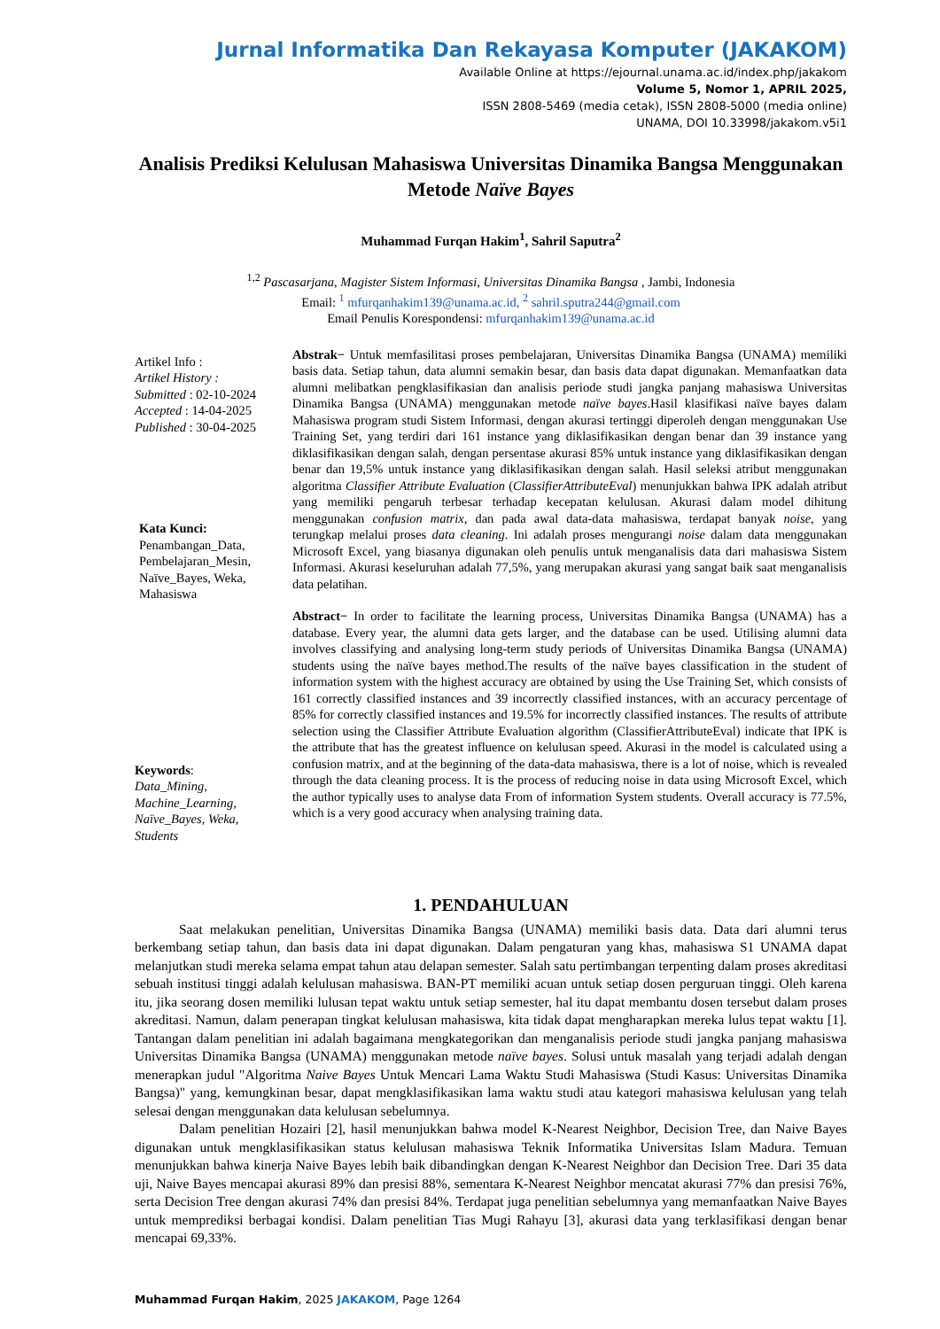Jurnal Informatika Dan Rekayasa Komputer (JAKAKOM)
Available Online at https://ejournal.unama.ac.id/index.php/jakakom
Volume 5, Nomor 1, APRIL 2025,
ISSN 2808-5469 (media cetak), ISSN 2808-5000 (media online)
UNAMA, DOI 10.33998/jakakom.v5i1
Analisis Prediksi Kelulusan Mahasiswa Universitas Dinamika Bangsa Menggunakan Metode Naïve Bayes
Muhammad Furqan Hakim<sup>1</sup>, Sahril Saputra<sup>2</sup>
<sup>1,2</sup> Pascasarjana, Magister Sistem Informasi, Universitas Dinamika Bangsa , Jambi, Indonesia
Email: <sup>1</sup> mfurqanhakim139@unama.ac.id, <sup>2</sup> sahril.sputra244@gmail.com
Email Penulis Korespondensi: mfurqanhakim139@unama.ac.id
Artikel Info :
Artikel History :
Submitted : 02-10-2024
Accepted : 14-04-2025
Published : 30-04-2025
Kata Kunci:
Penambangan_Data,
Pembelajaran_Mesin,
Naïve_Bayes, Weka,
Mahasiswa
Keywords:
Data_Mining,
Machine_Learning,
Naïve_Bayes, Weka,
Students
Abstrak− Untuk memfasilitasi proses pembelajaran, Universitas Dinamika Bangsa (UNAMA) memiliki basis data. Setiap tahun, data alumni semakin besar, dan basis data dapat digunakan. Memanfaatkan data alumni melibatkan pengklasifikasian dan analisis periode studi jangka panjang mahasiswa Universitas Dinamika Bangsa (UNAMA) menggunakan metode naïve bayes.Hasil klasifikasi naïve bayes dalam Mahasiswa program studi Sistem Informasi, dengan akurasi tertinggi diperoleh dengan menggunakan Use Training Set, yang terdiri dari 161 instance yang diklasifikasikan dengan benar dan 39 instance yang diklasifikasikan dengan salah, dengan persentase akurasi 85% untuk instance yang diklasifikasikan dengan benar dan 19,5% untuk instance yang diklasifikasikan dengan salah. Hasil seleksi atribut menggunakan algoritma Classifier Attribute Evaluation (ClassifierAttributeEval) menunjukkan bahwa IPK adalah atribut yang memiliki pengaruh terbesar terhadap kecepatan kelulusan. Akurasi dalam model dihitung menggunakan confusion matrix, dan pada awal data-data mahasiswa, terdapat banyak noise, yang terungkap melalui proses data cleaning. Ini adalah proses mengurangi noise dalam data menggunakan Microsoft Excel, yang biasanya digunakan oleh penulis untuk menganalisis data dari mahasiswa Sistem Informasi. Akurasi keseluruhan adalah 77,5%, yang merupakan akurasi yang sangat baik saat menganalisis data pelatihan.
Abstract− In order to facilitate the learning process, Universitas Dinamika Bangsa (UNAMA) has a database. Every year, the alumni data gets larger, and the database can be used. Utilising alumni data involves classifying and analysing long-term study periods of Universitas Dinamika Bangsa (UNAMA) students using the naïve bayes method.The results of the naïve bayes classification in the student of information system with the highest accuracy are obtained by using the Use Training Set, which consists of 161 correctly classified instances and 39 incorrectly classified instances, with an accuracy percentage of 85% for correctly classified instances and 19.5% for incorrectly classified instances. The results of attribute selection using the Classifier Attribute Evaluation algorithm (ClassifierAttributeEval) indicate that IPK is the attribute that has the greatest influence on kelulusan speed. Akurasi in the model is calculated using a confusion matrix, and at the beginning of the data-data mahasiswa, there is a lot of noise, which is revealed through the data cleaning process. It is the process of reducing noise in data using Microsoft Excel, which the author typically uses to analyse data From of information System students. Overall accuracy is 77.5%, which is a very good accuracy when analysing training data.
1. PENDAHULUAN
Saat melakukan penelitian, Universitas Dinamika Bangsa (UNAMA) memiliki basis data. Data dari alumni terus berkembang setiap tahun, dan basis data ini dapat digunakan. Dalam pengaturan yang khas, mahasiswa S1 UNAMA dapat melanjutkan studi mereka selama empat tahun atau delapan semester. Salah satu pertimbangan terpenting dalam proses akreditasi sebuah institusi tinggi adalah kelulusan mahasiswa. BAN-PT memiliki acuan untuk setiap dosen perguruan tinggi. Oleh karena itu, jika seorang dosen memiliki lulusan tepat waktu untuk setiap semester, hal itu dapat membantu dosen tersebut dalam proses akreditasi. Namun, dalam penerapan tingkat kelulusan mahasiswa, kita tidak dapat mengharapkan mereka lulus tepat waktu [1]. Tantangan dalam penelitian ini adalah bagaimana mengkategorikan dan menganalisis periode studi jangka panjang mahasiswa Universitas Dinamika Bangsa (UNAMA) menggunakan metode naïve bayes. Solusi untuk masalah yang terjadi adalah dengan menerapkan judul "Algoritma Naive Bayes Untuk Mencari Lama Waktu Studi Mahasiswa (Studi Kasus: Universitas Dinamika Bangsa)" yang, kemungkinan besar, dapat mengklasifikasikan lama waktu studi atau kategori mahasiswa kelulusan yang telah selesai dengan menggunakan data kelulusan sebelumnya.
Dalam penelitian Hozairi [2], hasil menunjukkan bahwa model K-Nearest Neighbor, Decision Tree, dan Naive Bayes digunakan untuk mengklasifikasikan status kelulusan mahasiswa Teknik Informatika Universitas Islam Madura. Temuan menunjukkan bahwa kinerja Naive Bayes lebih baik dibandingkan dengan K-Nearest Neighbor dan Decision Tree. Dari 35 data uji, Naive Bayes mencapai akurasi 89% dan presisi 88%, sementara K-Nearest Neighbor mencatat akurasi 77% dan presisi 76%, serta Decision Tree dengan akurasi 74% dan presisi 84%. Terdapat juga penelitian sebelumnya yang memanfaatkan Naive Bayes untuk memprediksi berbagai kondisi. Dalam penelitian Tias Mugi Rahayu [3], akurasi data yang terklasifikasi dengan benar mencapai 69,33%.
Muhammad Furqan Hakim, 2025 JAKAKOM, Page 1264